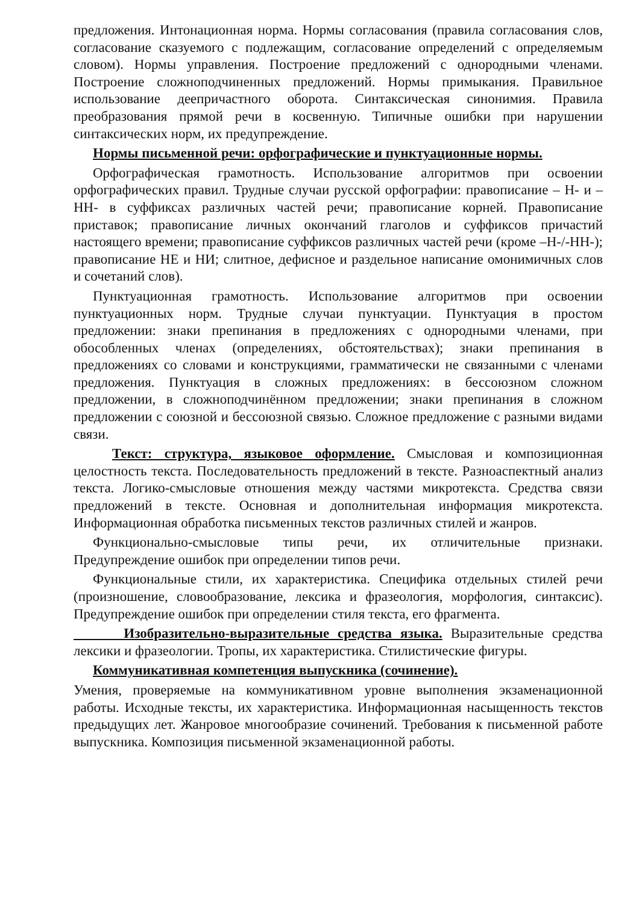предложения. Интонационная норма. Нормы согласования (правила согласования слов, согласование сказуемого с подлежащим, согласование определений с определяемым словом). Нормы управления. Построение предложений с однородными членами. Построение сложноподчиненных предложений. Нормы примыкания. Правильное использование деепричастного оборота. Синтаксическая синонимия. Правила преобразования прямой речи в косвенную. Типичные ошибки при нарушении синтаксических норм, их предупреждение.
Нормы письменной речи: орфографические и пунктуационные нормы.
Орфографическая грамотность. Использование алгоритмов при освоении орфографических правил. Трудные случаи русской орфографии: правописание – Н- и –НН- в суффиксах различных частей речи; правописание корней. Правописание приставок; правописание личных окончаний глаголов и суффиксов причастий настоящего времени; правописание суффиксов различных частей речи (кроме –Н-/-НН-); правописание НЕ и НИ; слитное, дефисное и раздельное написание омонимичных слов и сочетаний слов).
Пунктуационная грамотность. Использование алгоритмов при освоении пунктуационных норм. Трудные случаи пунктуации. Пунктуация в простом предложении: знаки препинания в предложениях с однородными членами, при обособленных членах (определениях, обстоятельствах); знаки препинания в предложениях со словами и конструкциями, грамматически не связанными с членами предложения. Пунктуация в сложных предложениях: в бессоюзном сложном предложении, в сложноподчинённом предложении; знаки препинания в сложном предложении с союзной и бессоюзной связью. Сложное предложение с разными видами связи.
Текст: структура, языковое оформление. Смысловая и композиционная целостность текста. Последовательность предложений в тексте. Разноаспектный анализ текста. Логико-смысловые отношения между частями микротекста. Средства связи предложений в тексте. Основная и дополнительная информация микротекста. Информационная обработка письменных текстов различных стилей и жанров.
Функционально-смысловые типы речи, их отличительные признаки. Предупреждение ошибок при определении типов речи.
Функциональные стили, их характеристика. Специфика отдельных стилей речи (произношение, словообразование, лексика и фразеология, морфология, синтаксис). Предупреждение ошибок при определении стиля текста, его фрагмента.
Изобразительно-выразительные средства языка. Выразительные средства лексики и фразеологии. Тропы, их характеристика. Стилистические фигуры.
Коммуникативная компетенция выпускника (сочинение).
Умения, проверяемые на коммуникативном уровне выполнения экзаменационной работы. Исходные тексты, их характеристика. Информационная насыщенность текстов предыдущих лет. Жанровое многообразие сочинений. Требования к письменной работе выпускника. Композиция письменной экзаменационной работы.